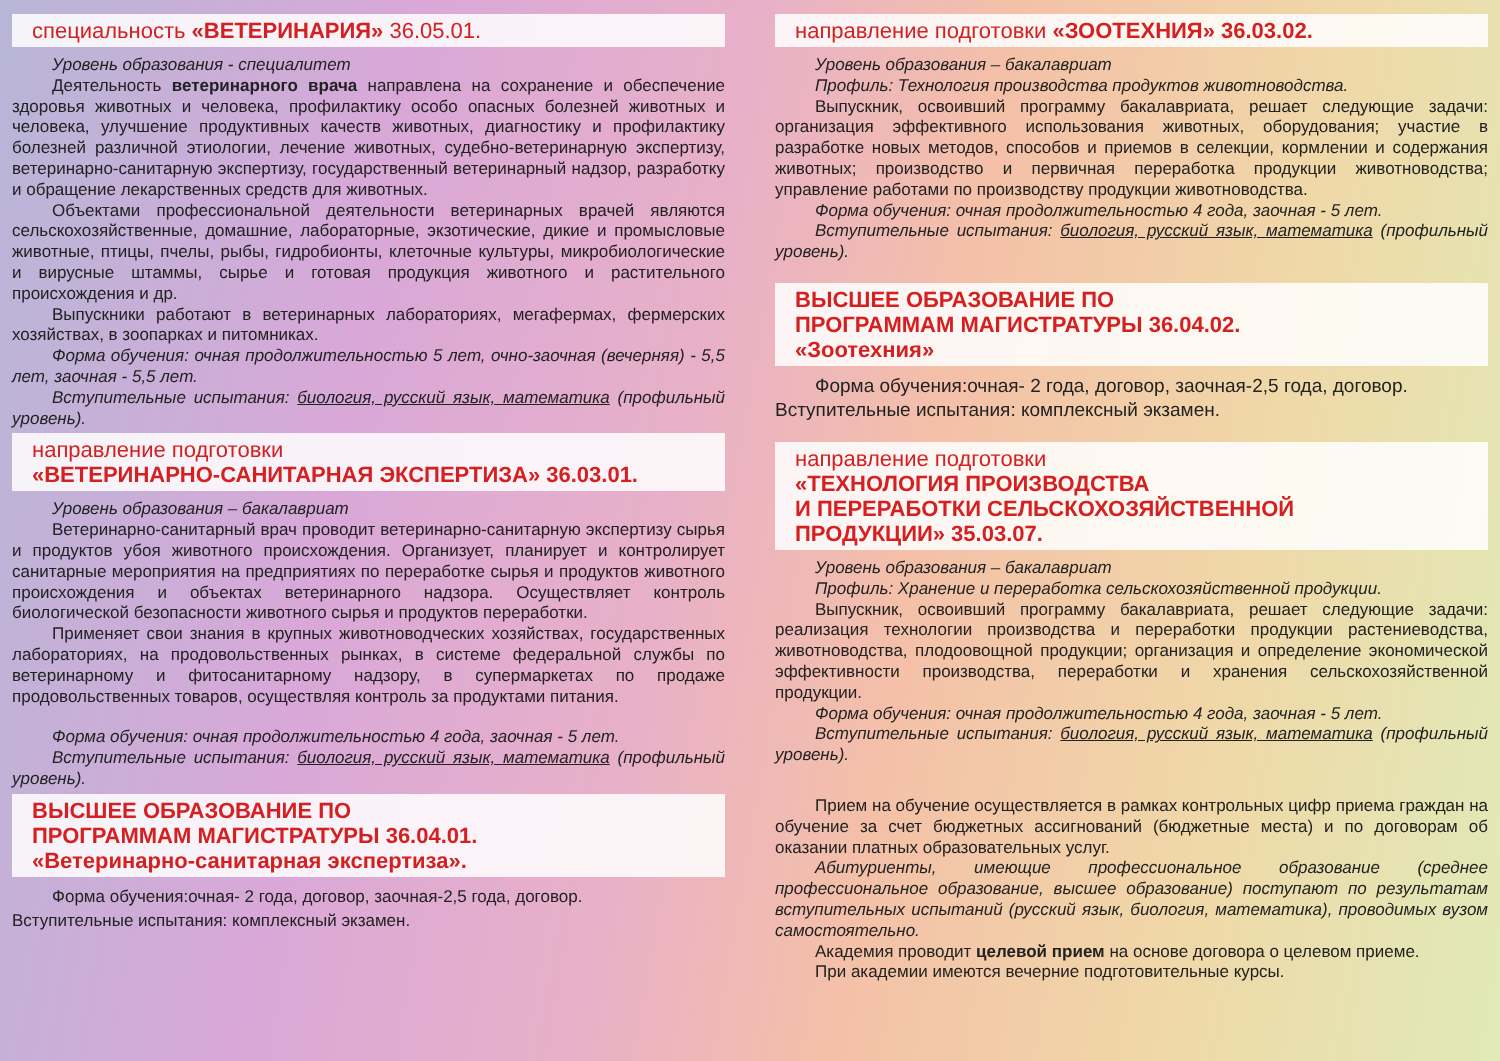специальность «ВЕТЕРИНАРИЯ» 36.05.01.
Уровень образования - специалитет
Деятельность ветеринарного врача направлена на сохранение и обеспечение здоровья животных и человека, профилактику особо опасных болезней животных и человека, улучшение продуктивных качеств животных, диагностику и профилактику болезней различной этиологии, лечение животных, судебно-ветеринарную экспертизу, ветеринарно-санитарную экспертизу, государственный ветеринарный надзор, разработку и обращение лекарственных средств для животных.
Объектами профессиональной деятельности ветеринарных врачей являются сельскохозяйственные, домашние, лабораторные, экзотические, дикие и промысловые животные, птицы, пчелы, рыбы, гидробионты, клеточные культуры, микробиологические и вирусные штаммы, сырье и готовая продукция животного и растительного происхождения и др.
Выпускники работают в ветеринарных лабораториях, мегафермах, фермерских хозяйствах, в зоопарках и питомниках.
Форма обучения: очная продолжительностью 5 лет, очно-заочная (вечерняя) - 5,5 лет, заочная - 5,5 лет.
Вступительные испытания: биология, русский язык, математика (профильный уровень).
направление подготовки
«ВЕТЕРИНАРНО-САНИТАРНАЯ ЭКСПЕРТИЗА» 36.03.01.
Уровень образования – бакалавриат
Ветеринарно-санитарный врач проводит ветеринарно-санитарную экспертизу сырья и продуктов убоя животного происхождения. Организует, планирует и контролирует санитарные мероприятия на предприятиях по переработке сырья и продуктов животного происхождения и объектах ветеринарного надзора. Осуществляет контроль биологической безопасности животного сырья и продуктов переработки.
Применяет свои знания в крупных животноводческих хозяйствах, государственных лабораториях, на продовольственных рынках, в системе федеральной службы по ветеринарному и фитосанитарному надзору, в супермаркетах по продаже продовольственных товаров, осуществляя контроль за продуктами питания.
Форма обучения: очная продолжительностью 4 года, заочная - 5 лет.
Вступительные испытания: биология, русский язык, математика (профильный уровень).
ВЫСШЕЕ ОБРАЗОВАНИЕ ПО
ПРОГРАММАМ МАГИСТРАТУРЫ 36.04.01.
«Ветеринарно-санитарная экспертиза».
Форма обучения:очная- 2 года, договор, заочная-2,5 года, договор.
Вступительные испытания: комплексный экзамен.
направление подготовки «ЗООТЕХНИЯ» 36.03.02.
Уровень образования – бакалавриат
Профиль: Технология производства продуктов животноводства.
Выпускник, освоивший программу бакалавриата, решает следующие задачи: организация эффективного использования животных, оборудования; участие в разработке новых методов, способов и приемов в селекции, кормлении и содержания животных; производство и первичная переработка продукции животноводства; управление работами по производству продукции животноводства.
Форма обучения: очная продолжительностью 4 года, заочная - 5 лет.
Вступительные испытания: биология, русский язык, математика (профильный уровень).
ВЫСШЕЕ ОБРАЗОВАНИЕ ПО
ПРОГРАММАМ МАГИСТРАТУРЫ 36.04.02.
«Зоотехния»
Форма обучения:очная- 2 года, договор, заочная-2,5 года, договор.
Вступительные испытания: комплексный экзамен.
направление подготовки
«ТЕХНОЛОГИЯ ПРОИЗВОДСТВА
И ПЕРЕРАБОТКИ СЕЛЬСКОХОЗЯЙСТВЕННОЙ
ПРОДУКЦИИ» 35.03.07.
Уровень образования – бакалавриат
Профиль: Хранение и переработка сельскохозяйственной продукции.
Выпускник, освоивший программу бакалавриата, решает следующие задачи: реализация технологии производства и переработки продукции растениеводства, животноводства, плодоовощной продукции; организация и определение экономической эффективности производства, переработки и хранения сельскохозяйственной продукции.
Форма обучения: очная продолжительностью 4 года, заочная - 5 лет.
Вступительные испытания: биология, русский язык, математика (профильный уровень).
Прием на обучение осуществляется в рамках контрольных цифр приема граждан на обучение за счет бюджетных ассигнований (бюджетные места) и по договорам об оказании платных образовательных услуг.
Абитуриенты, имеющие профессиональное образование (среднее профессиональное образование, высшее образование) поступают по результатам вступительных испытаний (русский язык, биология, математика), проводимых вузом самостоятельно.
Академия проводит целевой прием на основе договора о целевом приеме.
При академии имеются вечерние подготовительные курсы.